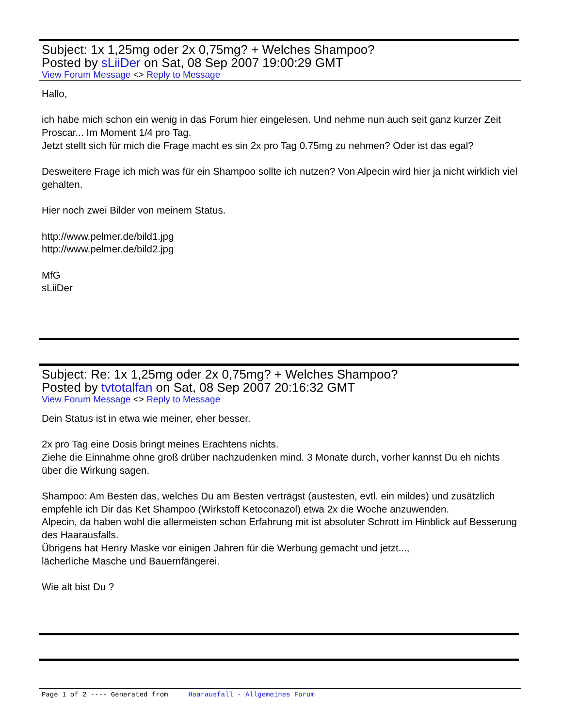Subject: 1x 1,25mg oder 2x 0,75mg? + Welches Shampoo?
Posted by sLiiDer on Sat, 08 Sep 2007 19:00:29 GMT
View Forum Message <> Reply to Message
Hallo,
ich habe mich schon ein wenig in das Forum hier eingelesen. Und nehme nun auch seit ganz kurzer Zeit Proscar... Im Moment 1/4 pro Tag.
Jetzt stellt sich für mich die Frage macht es sin 2x pro Tag 0.75mg zu nehmen? Oder ist das egal?
Desweitere Frage ich mich was für ein Shampoo sollte ich nutzen? Von Alpecin wird hier ja nicht wirklich viel gehalten.
Hier noch zwei Bilder von meinem Status.
http://www.pelmer.de/bild1.jpg
http://www.pelmer.de/bild2.jpg
MfG
sLiiDer
Subject: Re: 1x 1,25mg oder 2x 0,75mg? + Welches Shampoo?
Posted by tvtotalfan on Sat, 08 Sep 2007 20:16:32 GMT
View Forum Message <> Reply to Message
Dein Status ist in etwa wie meiner, eher besser.
2x pro Tag eine Dosis bringt meines Erachtens nichts.
Ziehe die Einnahme ohne groß drüber nachzudenken mind. 3 Monate durch, vorher kannst Du eh nichts über die Wirkung sagen.
Shampoo: Am Besten das, welches Du am Besten verträgst (austesten, evtl. ein mildes) und zusätzlich empfehle ich Dir das Ket Shampoo (Wirkstoff Ketoconazol) etwa 2x die Woche anzuwenden.
Alpecin, da haben wohl die allermeisten schon Erfahrung mit ist absoluter Schrott im Hinblick auf Besserung des Haarausfalls.
Übrigens hat Henry Maske vor einigen Jahren für die Werbung gemacht und jetzt...,
lächerliche Masche und Bauernfängerei.
Wie alt bist Du ?
Page 1 of 2 ---- Generated from Haarausfall - Allgemeines Forum